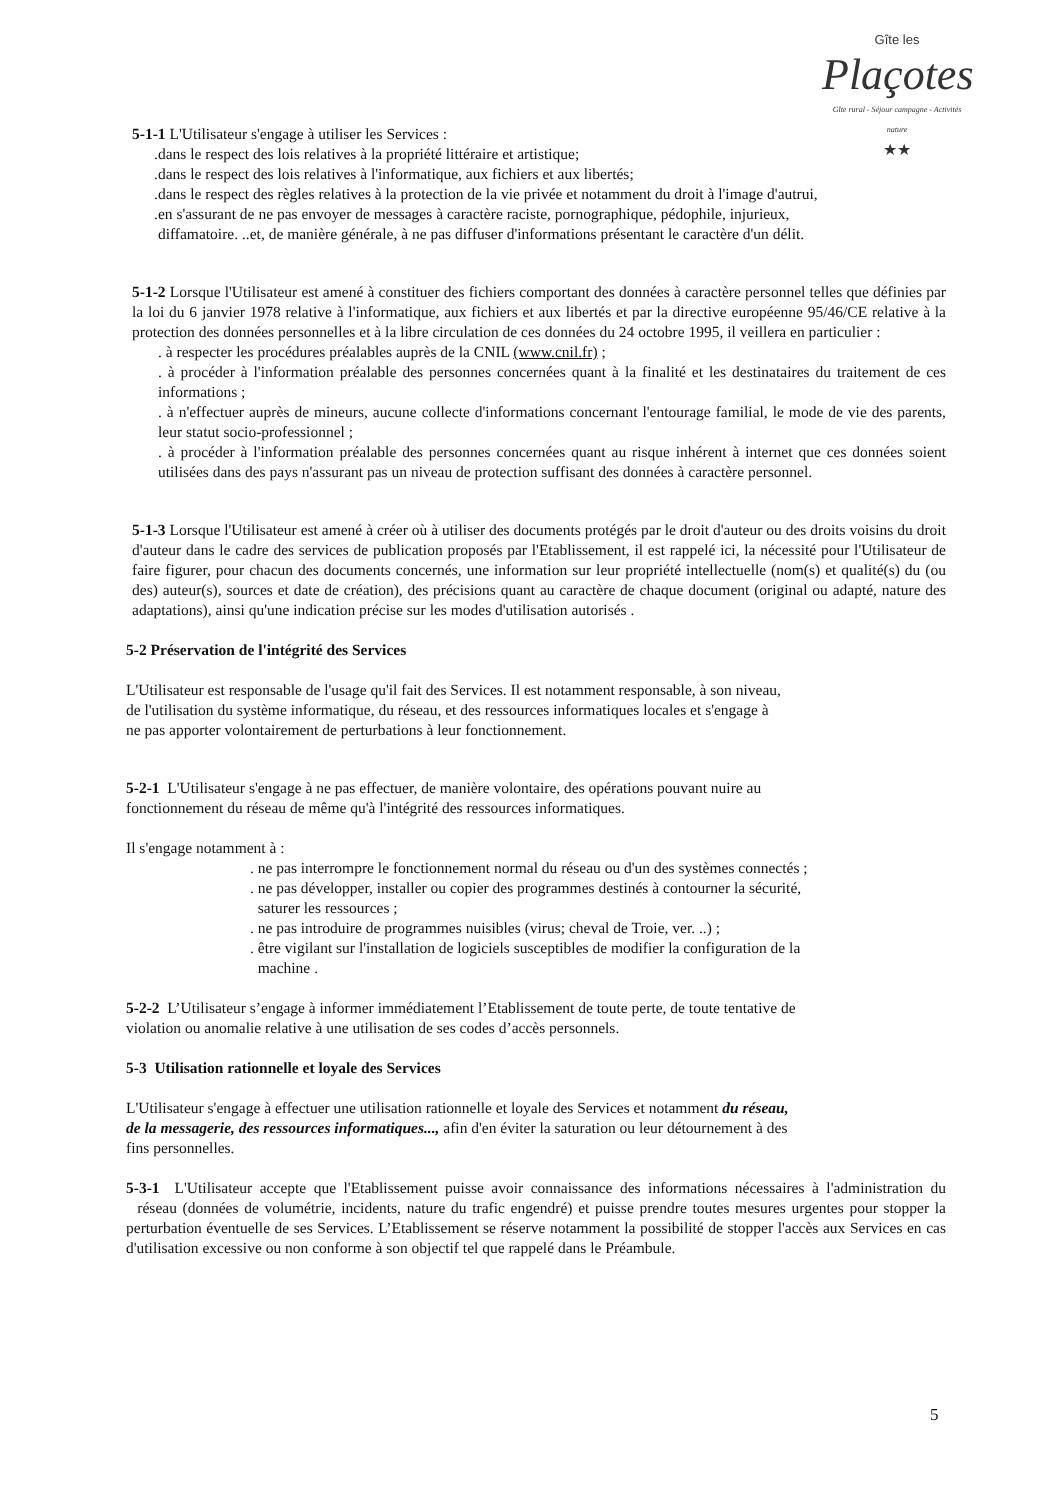Gîte les
Plaçotes
Gîte rural - Séjour campagne - Activités nature
★★
5-1-1 L'Utilisateur s'engage à utiliser les Services :
.dans le respect des lois relatives à la propriété littéraire et artistique;
.dans le respect des lois relatives à l'informatique, aux fichiers et aux libertés;
.dans le respect des règles relatives à la protection de la vie privée et notamment du droit à l'image d'autrui,
.en s'assurant de ne pas envoyer de messages à caractère raciste, pornographique, pédophile, injurieux,
diffamatoire. ..et, de manière générale, à ne pas diffuser d'informations présentant le caractère d'un délit.
5-1-2 Lorsque l'Utilisateur est amené à constituer des fichiers comportant des données à caractère personnel telles que définies par la loi du 6 janvier 1978 relative à l'informatique, aux fichiers et aux libertés et par la directive européenne 95/46/CE relative à la protection des données personnelles et à la libre circulation de ces données du 24 octobre 1995, il veillera en particulier :
. à respecter les procédures préalables auprès de la CNIL (www.cnil.fr) ;
. à procéder à l'information préalable des personnes concernées quant à la finalité et les destinataires du traitement de ces informations ;
. à n'effectuer auprès de mineurs, aucune collecte d'informations concernant l'entourage familial, le mode de vie des parents, leur statut socio-professionnel ;
. à procéder à l'information préalable des personnes concernées quant au risque inhérent à internet que ces données soient utilisées dans des pays n'assurant pas un niveau de protection suffisant des données à caractère personnel.
5-1-3 Lorsque l'Utilisateur est amené à créer où à utiliser des documents protégés par le droit d'auteur ou des droits voisins du droit d'auteur dans le cadre des services de publication proposés par l'Etablissement, il est rappelé ici, la nécessité pour l'Utilisateur de faire figurer, pour chacun des documents concernés, une information sur leur propriété intellectuelle (nom(s) et qualité(s) du (ou des) auteur(s), sources et date de création), des précisions quant au caractère de chaque document (original ou adapté, nature des adaptations), ainsi qu'une indication précise sur les modes d'utilisation autorisés .
5-2 Préservation de l'intégrité des Services
L'Utilisateur est responsable de l'usage qu'il fait des Services. Il est notamment responsable, à son niveau,
de l'utilisation du système informatique, du réseau, et des ressources informatiques locales et s'engage à
ne pas apporter volontairement de perturbations à leur fonctionnement.
5-2-1 L'Utilisateur s'engage à ne pas effectuer, de manière volontaire, des opérations pouvant nuire au
fonctionnement du réseau de même qu'à l'intégrité des ressources informatiques.
Il s'engage notamment à :
. ne pas interrompre le fonctionnement normal du réseau ou d'un des systèmes connectés ;
. ne pas développer, installer ou copier des programmes destinés à contourner la sécurité,
saturer les ressources ;
. ne pas introduire de programmes nuisibles (virus; cheval de Troie, ver. ..) ;
. être vigilant sur l'installation de logiciels susceptibles de modifier la configuration de la
machine .
5-2-2 L’Utilisateur s’engage à informer immédiatement l’Etablissement de toute perte, de toute tentative de
violation ou anomalie relative à une utilisation de ses codes d’accès personnels.
5-3 Utilisation rationnelle et loyale des Services
L'Utilisateur s'engage à effectuer une utilisation rationnelle et loyale des Services et notamment du réseau,
de la messagerie, des ressources informatiques..., afin d'en éviter la saturation ou leur détournement à des
fins personnelles.
5-3-1 L'Utilisateur accepte que l'Etablissement puisse avoir connaissance des informations nécessaires à l'administration du réseau (données de volumétrie, incidents, nature du trafic engendré) et puisse prendre toutes mesures urgentes pour stopper la perturbation éventuelle de ses Services. L’Etablissement se réserve notamment la possibilité de stopper l'accès aux Services en cas d'utilisation excessive ou non conforme à son objectif tel que rappelé dans le Préambule.
5